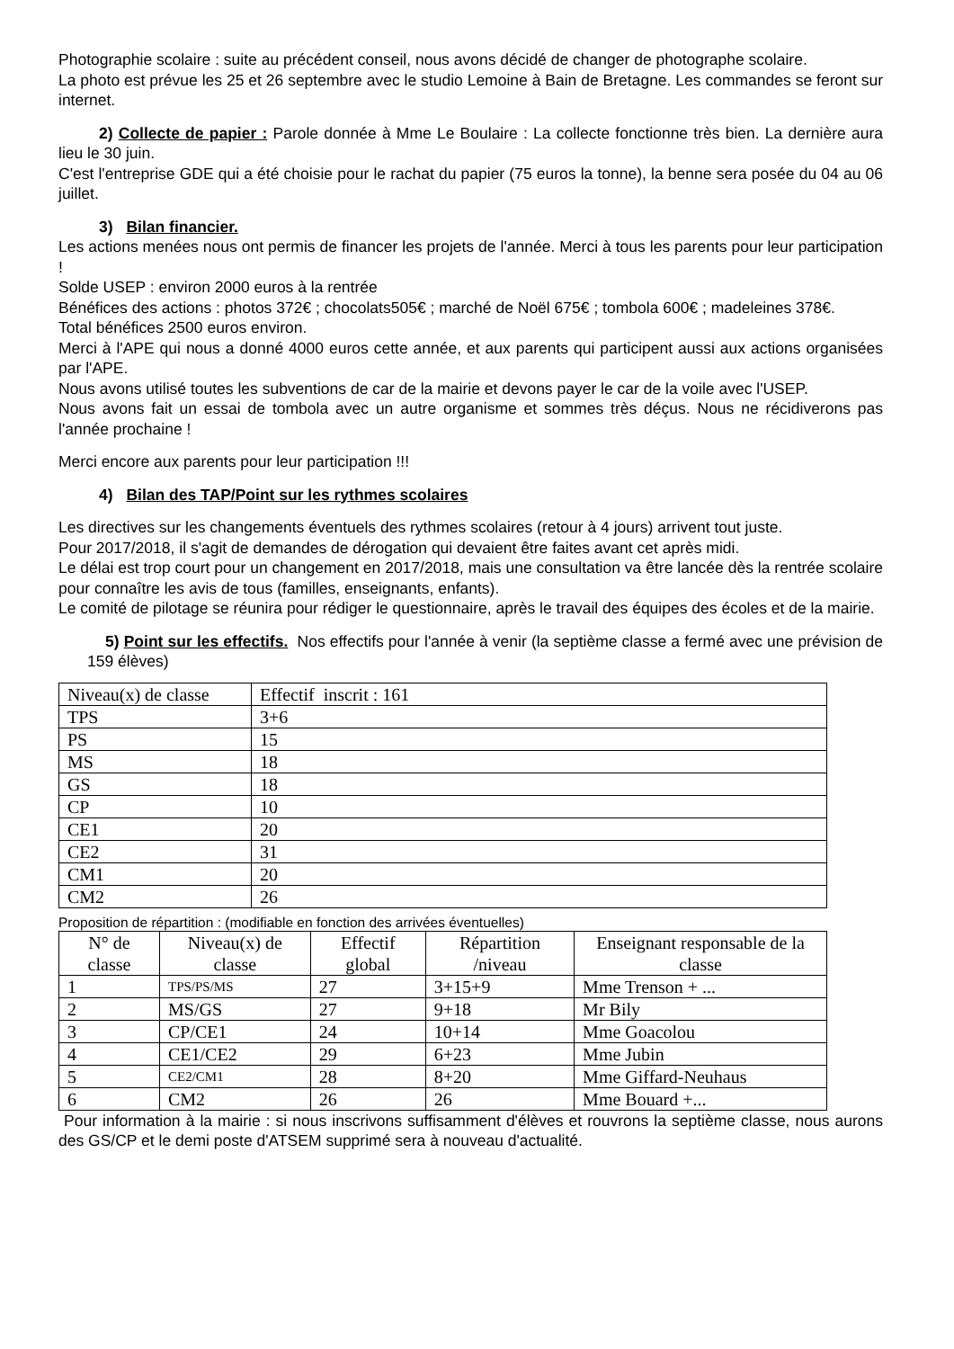Photographie scolaire : suite au précédent conseil, nous avons décidé de changer de photographe scolaire.
La photo est prévue les 25 et 26 septembre avec le studio Lemoine à Bain de Bretagne. Les commandes se feront sur internet.
2) Collecte de papier : Parole donnée à Mme Le Boulaire : La collecte fonctionne très bien. La dernière aura lieu le 30 juin.
C'est l'entreprise GDE qui a été choisie pour le rachat du papier (75 euros la tonne), la benne sera posée du 04 au 06 juillet.
3) Bilan financier.
Les actions menées nous ont permis de financer les projets de l'année. Merci à tous les parents pour leur participation !
Solde USEP : environ 2000 euros à la rentrée
Bénéfices des actions : photos 372€ ; chocolats505€ ; marché de Noël 675€ ; tombola 600€ ; madeleines 378€.
Total bénéfices 2500 euros environ.
Merci à l'APE qui nous a donné 4000 euros cette année, et aux parents qui participent aussi aux actions organisées par l'APE.
Nous avons utilisé toutes les subventions de car de la mairie et devons payer le car de la voile avec l'USEP.
Nous avons fait un essai de tombola avec un autre organisme et sommes très déçus. Nous ne récidiverons pas l'année prochaine !
Merci encore aux parents pour leur participation !!!
4) Bilan des TAP/Point sur les rythmes scolaires
Les directives sur les changements éventuels des rythmes scolaires (retour à 4 jours) arrivent tout juste.
Pour 2017/2018, il s'agit de demandes de dérogation qui devaient être faites avant cet après midi.
Le délai est trop court pour un changement en 2017/2018, mais une consultation va être lancée dès la rentrée scolaire pour connaître les avis de tous (familles, enseignants, enfants).
Le comité de pilotage se réunira pour rédiger le questionnaire, après le travail des équipes des écoles et de la mairie.
5) Point sur les effectifs. Nos effectifs pour l'année à venir (la septième classe a fermé avec une prévision de 159 élèves)
| Niveau(x) de classe | Effectif inscrit : 161 |
| --- | --- |
| TPS | 3+6 |
| PS | 15 |
| MS | 18 |
| GS | 18 |
| CP | 10 |
| CE1 | 20 |
| CE2 | 31 |
| CM1 | 20 |
| CM2 | 26 |
Proposition de répartition : (modifiable en fonction des arrivées éventuelles)
| N° de classe | Niveau(x) de classe | Effectif global | Répartition /niveau | Enseignant responsable de la classe |
| --- | --- | --- | --- | --- |
| 1 | TPS/PS/MS | 27 | 3+15+9 | Mme Trenson + ... |
| 2 | MS/GS | 27 | 9+18 | Mr Bily |
| 3 | CP/CE1 | 24 | 10+14 | Mme Goacolou |
| 4 | CE1/CE2 | 29 | 6+23 | Mme Jubin |
| 5 | CE2/CM1 | 28 | 8+20 | Mme Giffard-Neuhaus |
| 6 | CM2 | 26 | 26 | Mme Bouard +... |
Pour information à la mairie : si nous inscrivons suffisamment d'élèves et rouvrons la septième classe, nous aurons des GS/CP et le demi poste d'ATSEM supprimé sera à nouveau d'actualité.